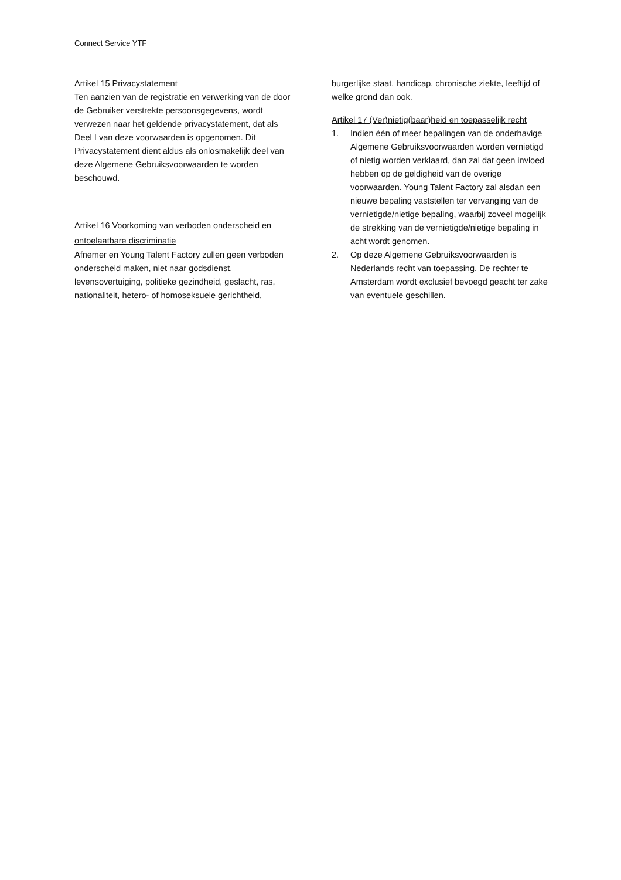Connect Service YTF
Artikel 15 Privacystatement
Ten aanzien van de registratie en verwerking van de door de Gebruiker verstrekte persoonsgegevens, wordt verwezen naar het geldende privacystatement, dat als Deel I van deze voorwaarden is opgenomen. Dit Privacystatement dient aldus als onlosmakelijk deel van deze Algemene Gebruiksvoorwaarden te worden beschouwd.
Artikel 16 Voorkoming van verboden onderscheid en ontoelaatbare discriminatie
Afnemer en Young Talent Factory zullen geen verboden onderscheid maken, niet naar godsdienst, levensovertuiging, politieke gezindheid, geslacht, ras, nationaliteit, hetero- of homoseksuele gerichtheid,
burgerlijke staat, handicap, chronische ziekte, leeftijd of welke grond dan ook.
Artikel 17 (Ver)nietig(baar)heid en toepasselijk recht
1. Indien één of meer bepalingen van de onderhavige Algemene Gebruiksvoorwaarden worden vernietigd of nietig worden verklaard, dan zal dat geen invloed hebben op de geldigheid van de overige voorwaarden. Young Talent Factory zal alsdan een nieuwe bepaling vaststellen ter vervanging van de vernietigde/nietige bepaling, waarbij zoveel mogelijk de strekking van de vernietigde/nietige bepaling in acht wordt genomen.
2. Op deze Algemene Gebruiksvoorwaarden is Nederlands recht van toepassing. De rechter te Amsterdam wordt exclusief bevoegd geacht ter zake van eventuele geschillen.